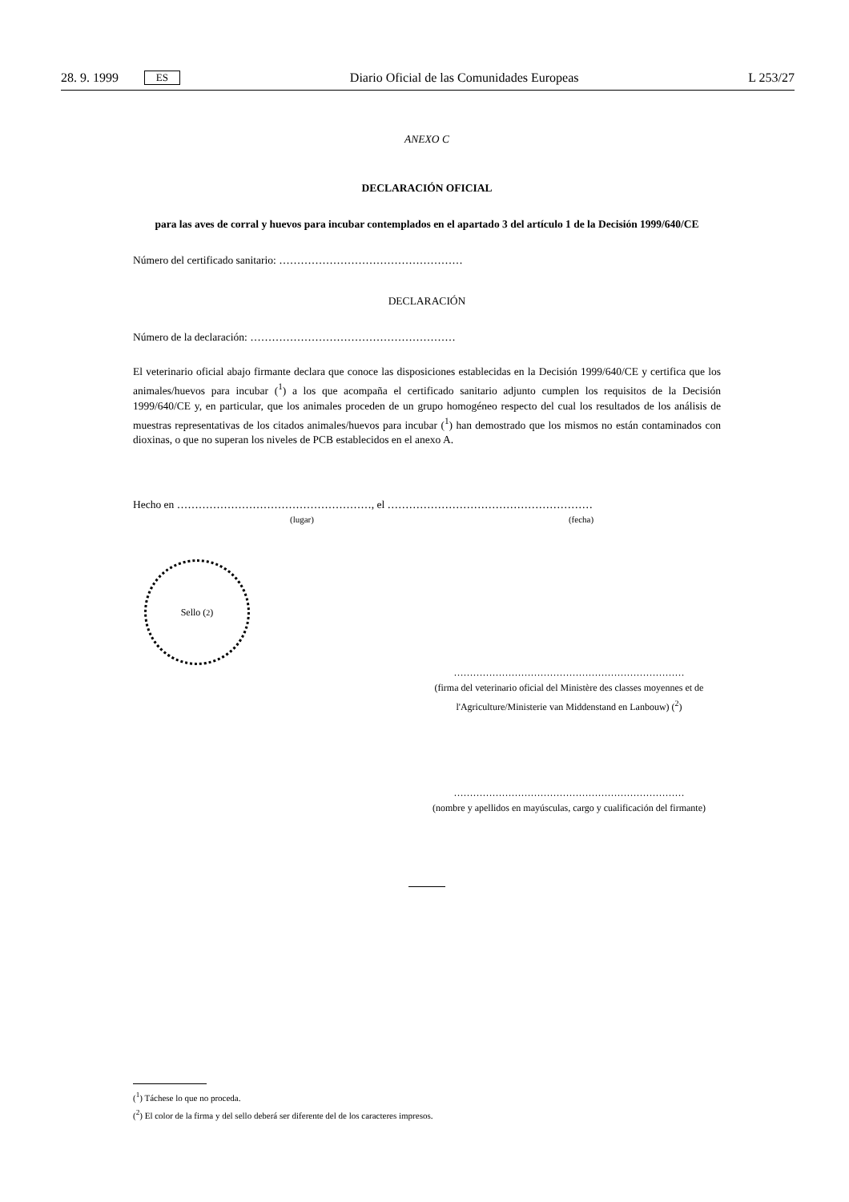28. 9. 1999 ES Diario Oficial de las Comunidades Europeas L 253/27
ANEXO C
DECLARACIÓN OFICIAL
para las aves de corral y huevos para incubar contemplados en el apartado 3 del artículo 1 de la Decisión 1999/640/CE
Número del certificado sanitario: ……………………………………………
DECLARACIÓN
Número de la declaración: …………………………………………………
El veterinario oficial abajo firmante declara que conoce las disposiciones establecidas en la Decisión 1999/640/CE y certifica que los animales/huevos para incubar (<sup>1</sup>) a los que acompaña el certificado sanitario adjunto cumplen los requisitos de la Decisión 1999/640/CE y, en particular, que los animales proceden de un grupo homogéneo respecto del cual los resultados de los análisis de muestras representativas de los citados animales/huevos para incubar (<sup>1</sup>) han demostrado que los mismos no están contaminados con dioxinas, o que no superan los niveles de PCB establecidos en el anexo A.
Hecho en ………………………………………………, el …………………………………………………
(lugar) (fecha)
Sello (<sup>2</sup>)
………………………………………………………………
(firma del veterinario oficial del Ministère des classes moyennes et de l'Agriculture/Ministerie van Middenstand en Lanbouw) (<sup>2</sup>)
………………………………………………………………
(nombre y apellidos en mayúsculas, cargo y cualificación del firmante)
(<sup>1</sup>) Táchese lo que no proceda.
(<sup>2</sup>) El color de la firma y del sello deberá ser diferente del de los caracteres impresos.